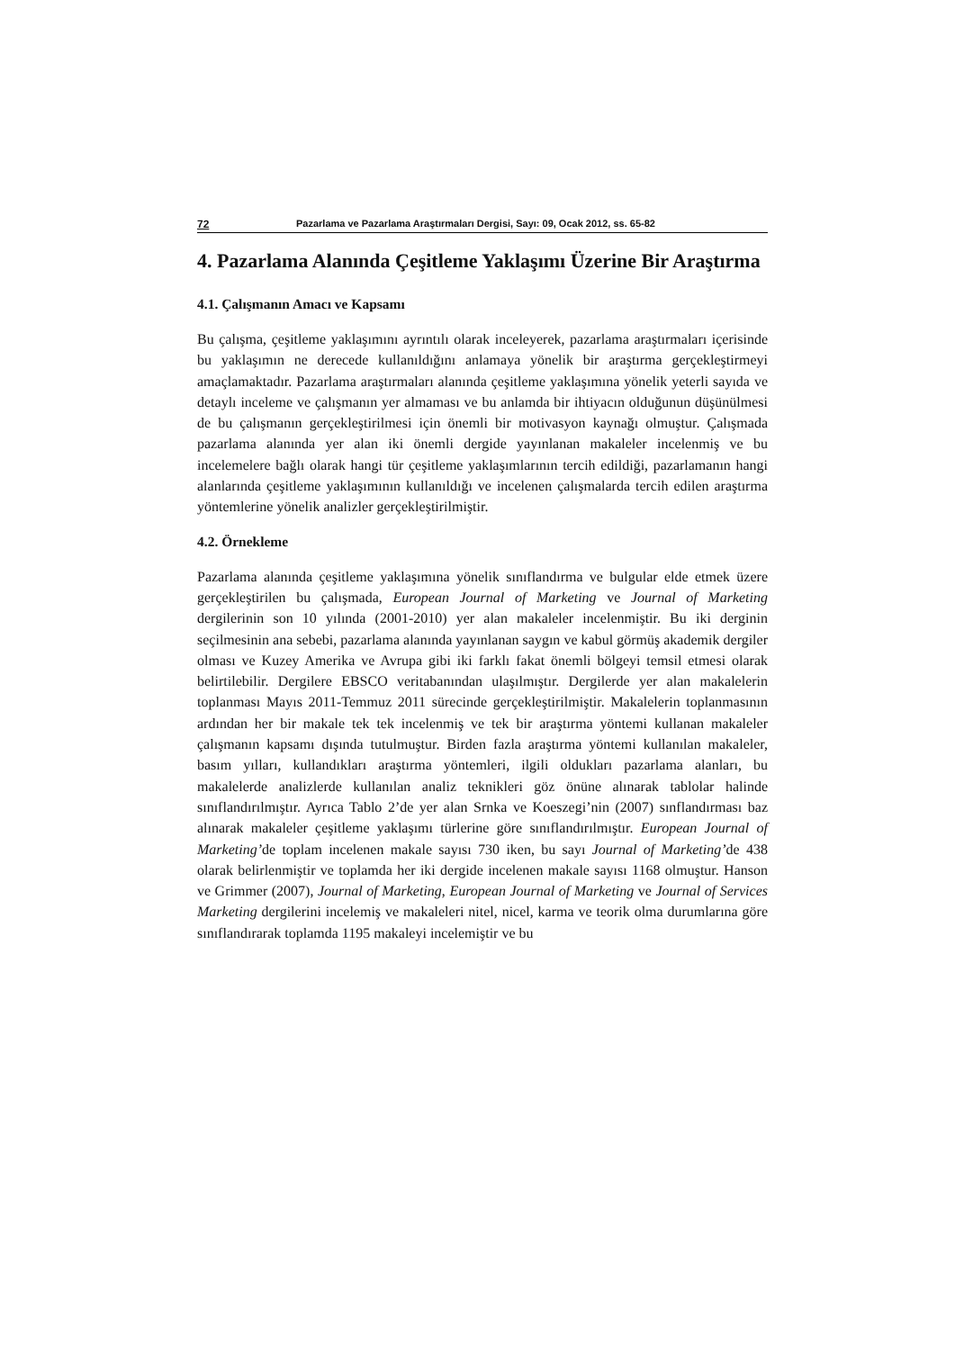72 Pazarlama ve Pazarlama Araştırmaları Dergisi, Sayı: 09, Ocak 2012, ss. 65-82
4. Pazarlama Alanında Çeşitleme Yaklaşımı Üzerine Bir Araştırma
4.1. Çalışmanın Amacı ve Kapsamı
Bu çalışma, çeşitleme yaklaşımını ayrıntılı olarak inceleyerek, pazarlama araştırmaları içerisinde bu yaklaşımın ne derecede kullanıldığını anlamaya yönelik bir araştırma gerçekleştirmeyi amaçlamaktadır. Pazarlama araştırmaları alanında çeşitleme yaklaşımına yönelik yeterli sayıda ve detaylı inceleme ve çalışmanın yer almaması ve bu anlamda bir ihtiyacın olduğunun düşünülmesi de bu çalışmanın gerçekleştirilmesi için önemli bir motivasyon kaynağı olmuştur. Çalışmada pazarlama alanında yer alan iki önemli dergide yayınlanan makaleler incelenmiş ve bu incelemelere bağlı olarak hangi tür çeşitleme yaklaşımlarının tercih edildiği, pazarlamanın hangi alanlarında çeşitleme yaklaşımının kullanıldığı ve incelenen çalışmalarda tercih edilen araştırma yöntemlerine yönelik analizler gerçekleştirilmiştir.
4.2. Örnekleme
Pazarlama alanında çeşitleme yaklaşımına yönelik sınıflandırma ve bulgular elde etmek üzere gerçekleştirilen bu çalışmada, European Journal of Marketing ve Journal of Marketing dergilerinin son 10 yılında (2001-2010) yer alan makaleler incelenmiştir. Bu iki derginin seçilmesinin ana sebebi, pazarlama alanında yayınlanan saygın ve kabul görmüş akademik dergiler olması ve Kuzey Amerika ve Avrupa gibi iki farklı fakat önemli bölgeyi temsil etmesi olarak belirtilebilir. Dergilere EBSCO veritabanından ulaşılmıştır. Dergilerde yer alan makalelerin toplanması Mayıs 2011-Temmuz 2011 sürecinde gerçekleştirilmiştir. Makalelerin toplanmasının ardından her bir makale tek tek incelenmiş ve tek bir araştırma yöntemi kullanan makaleler çalışmanın kapsamı dışında tutulmuştur. Birden fazla araştırma yöntemi kullanılan makaleler, basım yılları, kullandıkları araştırma yöntemleri, ilgili oldukları pazarlama alanları, bu makalelerde analizlerde kullanılan analiz teknikleri göz önüne alınarak tablolar halinde sınıflandırılmıştır. Ayrıca Tablo 2’de yer alan Srnka ve Koeszegi’nin (2007) sınflandırması baz alınarak makaleler çeşitleme yaklaşımı türlerine göre sınıflandırılmıştır. European Journal of Marketing’de toplam incelenen makale sayısı 730 iken, bu sayı Journal of Marketing’de 438 olarak belirlenmiştir ve toplamda her iki dergide incelenen makale sayısı 1168 olmuştur. Hanson ve Grimmer (2007), Journal of Marketing, European Journal of Marketing ve Journal of Services Marketing dergilerini incelemiş ve makaleleri nitel, nicel, karma ve teorik olma durumlarına göre sınıflandırarak toplamda 1195 makaleyi incelemiştir ve bu